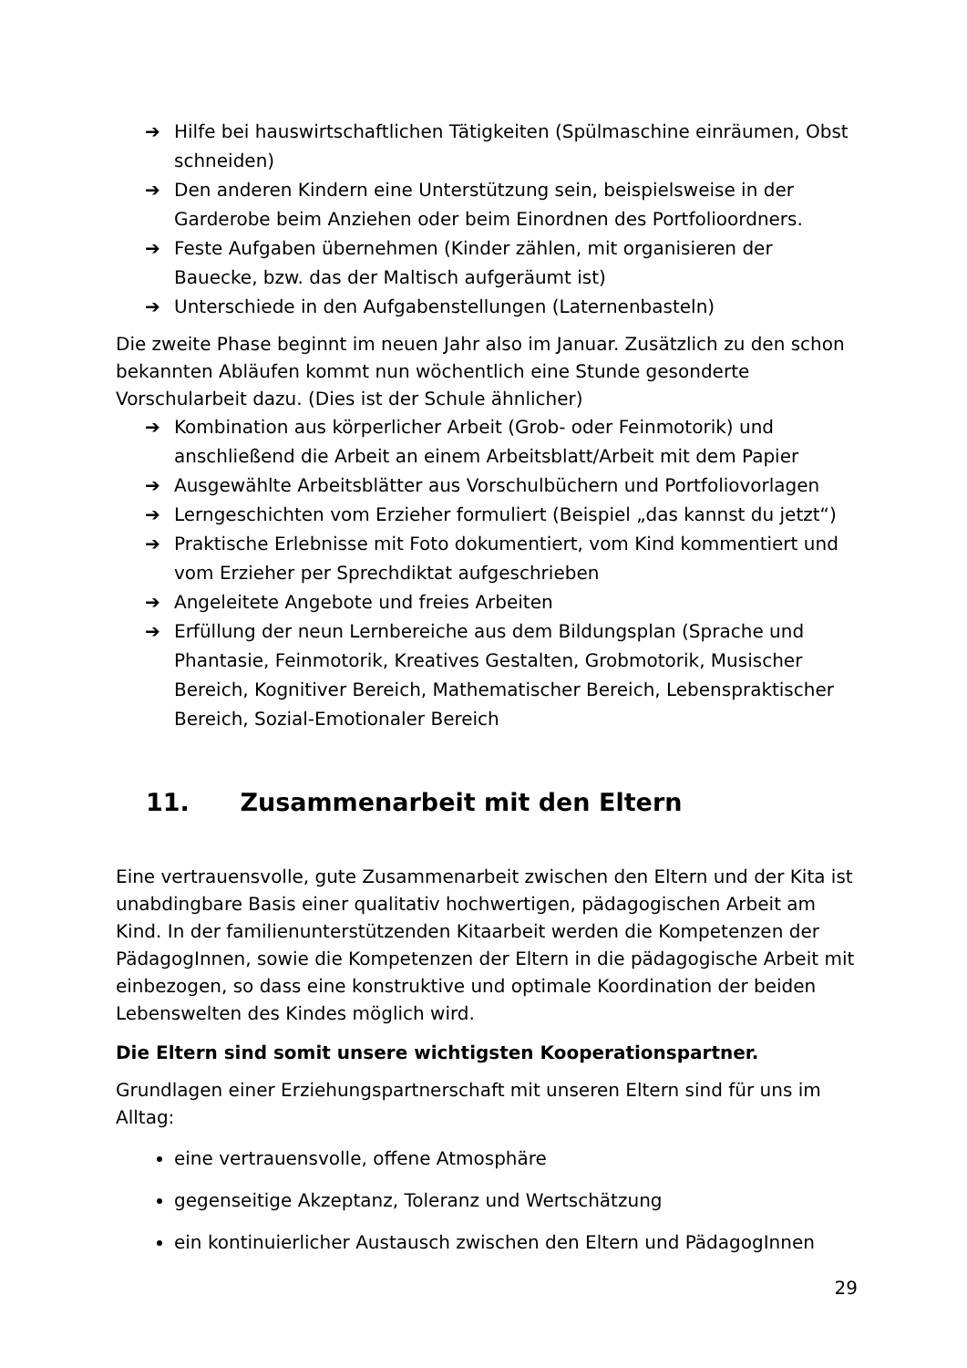➔ Hilfe bei hauswirtschaftlichen Tätigkeiten (Spülmaschine einräumen, Obst schneiden)
➔ Den anderen Kindern eine Unterstützung sein, beispielsweise in der Garderobe beim Anziehen oder beim Einordnen des Portfolioordners.
➔ Feste Aufgaben übernehmen (Kinder zählen, mit organisieren der Bauecke, bzw. das der Maltisch aufgeräumt ist)
➔ Unterschiede in den Aufgabenstellungen (Laternenbasteln)
Die zweite Phase beginnt im neuen Jahr also im Januar. Zusätzlich zu den schon bekannten Abläufen kommt nun wöchentlich eine Stunde gesonderte Vorschularbeit dazu. (Dies ist der Schule ähnlicher)
➔ Kombination aus körperlicher Arbeit (Grob- oder Feinmotorik) und anschließend die Arbeit an einem Arbeitsblatt/Arbeit mit dem Papier
➔ Ausgewählte Arbeitsblätter aus Vorschulbüchern und Portfoliovorlagen
➔ Lerngeschichten vom Erzieher formuliert (Beispiel „das kannst du jetzt“)
➔ Praktische Erlebnisse mit Foto dokumentiert, vom Kind kommentiert und vom Erzieher per Sprechdiktat aufgeschrieben
➔ Angeleitete Angebote und freies Arbeiten
➔ Erfüllung der neun Lernbereiche aus dem Bildungsplan (Sprache und Phantasie, Feinmotorik, Kreatives Gestalten, Grobmotorik, Musischer Bereich, Kognitiver Bereich, Mathematischer Bereich, Lebenspraktischer Bereich, Sozial-Emotionaler Bereich
11. Zusammenarbeit mit den Eltern
Eine vertrauensvolle, gute Zusammenarbeit zwischen den Eltern und der Kita ist unabdingbare Basis einer qualitativ hochwertigen, pädagogischen Arbeit am Kind. In der familienunterstützenden Kitaarbeit werden die Kompetenzen der PädagogInnen, sowie die Kompetenzen der Eltern in die pädagogische Arbeit mit einbezogen, so dass eine konstruktive und optimale Koordination der beiden Lebenswelten des Kindes möglich wird.
Die Eltern sind somit unsere wichtigsten Kooperationspartner.
Grundlagen einer Erziehungspartnerschaft mit unseren Eltern sind für uns im Alltag:
eine vertrauensvolle, offene Atmosphäre
gegenseitige Akzeptanz, Toleranz und Wertschätzung
ein kontinuierlicher Austausch zwischen den Eltern und PädagogInnen
29